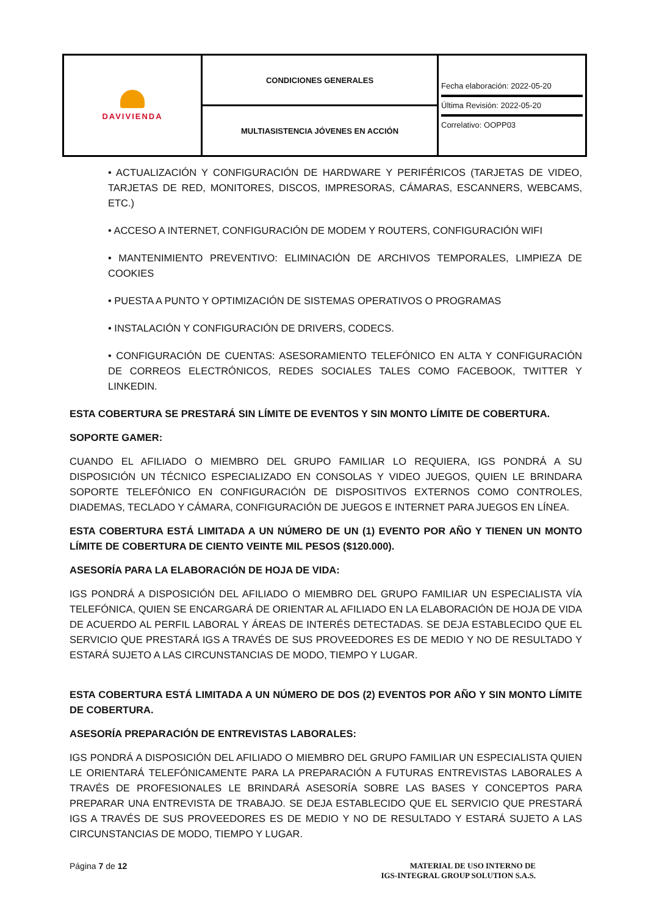| DAVIVIENDA | CONDICIONES GENERALES | Fecha elaboración: 2022-05-20 Última Revisión: 2022-05-20 Correlativo: OOPP03 |
| | MULTIASISTENCIA JÓVENES EN ACCIÓN | |
• ACTUALIZACIÓN Y CONFIGURACIÓN DE HARDWARE Y PERIFÉRICOS (TARJETAS DE VIDEO, TARJETAS DE RED, MONITORES, DISCOS, IMPRESORAS, CÁMARAS, ESCANNERS, WEBCAMS, ETC.)
• ACCESO A INTERNET, CONFIGURACIÓN DE MODEM Y ROUTERS, CONFIGURACIÓN WIFI
• MANTENIMIENTO PREVENTIVO: ELIMINACIÓN DE ARCHIVOS TEMPORALES, LIMPIEZA DE COOKIES
• PUESTA A PUNTO Y OPTIMIZACIÓN DE SISTEMAS OPERATIVOS O PROGRAMAS
• INSTALACIÓN Y CONFIGURACIÓN DE DRIVERS, CODECS.
• CONFIGURACIÓN DE CUENTAS: ASESORAMIENTO TELEFÓNICO EN ALTA Y CONFIGURACIÓN DE CORREOS ELECTRÓNICOS, REDES SOCIALES TALES COMO FACEBOOK, TWITTER Y LINKEDIN.
ESTA COBERTURA SE PRESTARÁ SIN LÍMITE DE EVENTOS Y SIN MONTO LÍMITE DE COBERTURA.
SOPORTE GAMER:
CUANDO EL AFILIADO O MIEMBRO DEL GRUPO FAMILIAR LO REQUIERA, IGS PONDRÁ A SU DISPOSICIÓN UN TÉCNICO ESPECIALIZADO EN CONSOLAS Y VIDEO JUEGOS, QUIEN LE BRINDARA SOPORTE TELEFÓNICO EN CONFIGURACIÓN DE DISPOSITIVOS EXTERNOS COMO CONTROLES, DIADEMAS, TECLADO Y CÁMARA, CONFIGURACIÓN DE JUEGOS E INTERNET PARA JUEGOS EN LÍNEA.
ESTA COBERTURA ESTÁ LIMITADA A UN NÚMERO DE UN (1) EVENTO POR AÑO Y TIENEN UN MONTO LÍMITE DE COBERTURA DE CIENTO VEINTE MIL PESOS ($120.000).
ASESORÍA PARA LA ELABORACIÓN DE HOJA DE VIDA:
IGS PONDRÁ A DISPOSICIÓN DEL AFILIADO O MIEMBRO DEL GRUPO FAMILIAR UN ESPECIALISTA VÍA TELEFÓNICA, QUIEN SE ENCARGARÁ DE ORIENTAR AL AFILIADO EN LA ELABORACIÓN DE HOJA DE VIDA DE ACUERDO AL PERFIL LABORAL Y ÁREAS DE INTERÉS DETECTADAS. SE DEJA ESTABLECIDO QUE EL SERVICIO QUE PRESTARÁ IGS A TRAVÉS DE SUS PROVEEDORES ES DE MEDIO Y NO DE RESULTADO Y ESTARÁ SUJETO A LAS CIRCUNSTANCIAS DE MODO, TIEMPO Y LUGAR.
ESTA COBERTURA ESTÁ LIMITADA A UN NÚMERO DE DOS (2) EVENTOS POR AÑO Y SIN MONTO LÍMITE DE COBERTURA.
ASESORÍA PREPARACIÓN DE ENTREVISTAS LABORALES:
IGS PONDRÁ A DISPOSICIÓN DEL AFILIADO O MIEMBRO DEL GRUPO FAMILIAR UN ESPECIALISTA QUIEN LE ORIENTARÁ TELEFÓNICAMENTE PARA LA PREPARACIÓN A FUTURAS ENTREVISTAS LABORALES A TRAVÉS DE PROFESIONALES LE BRINDARÁ ASESORÍA SOBRE LAS BASES Y CONCEPTOS PARA PREPARAR UNA ENTREVISTA DE TRABAJO. SE DEJA ESTABLECIDO QUE EL SERVICIO QUE PRESTARÁ IGS A TRAVÉS DE SUS PROVEEDORES ES DE MEDIO Y NO DE RESULTADO Y ESTARÁ SUJETO A LAS CIRCUNSTANCIAS DE MODO, TIEMPO Y LUGAR.
Página 7 de 12 MATERIAL DE USO INTERNO DE
IGS-INTEGRAL GROUP SOLUTION S.A.S.